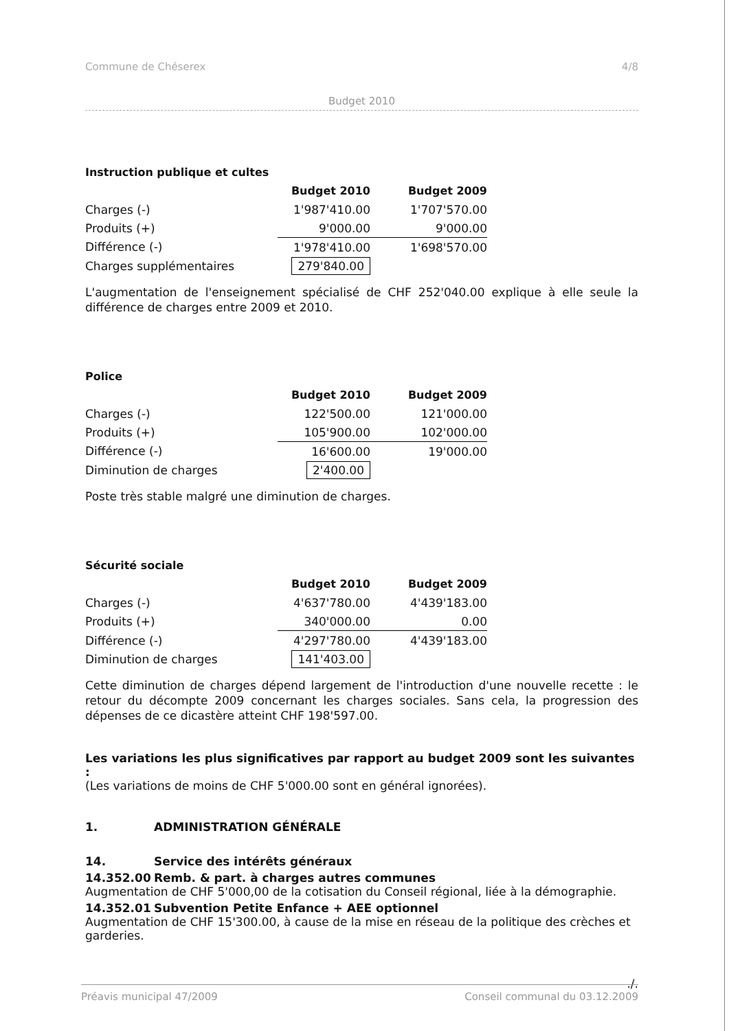Commune de Chéserex 4/8
Budget 2010
Instruction publique et cultes
| | Budget 2010 | Budget 2009 |
| --- | --- | --- |
| Charges (-) | 1'987'410.00 | 1'707'570.00 |
| Produits (+) | 9'000.00 | 9'000.00 |
| Différence (-) | 1'978'410.00 | 1'698'570.00 |
| Charges supplémentaires | 279'840.00 | |
L'augmentation de l'enseignement spécialisé de CHF 252'040.00 explique à elle seule la différence de charges entre 2009 et 2010.
Police
| | Budget 2010 | Budget 2009 |
| --- | --- | --- |
| Charges (-) | 122'500.00 | 121'000.00 |
| Produits (+) | 105'900.00 | 102'000.00 |
| Différence (-) | 16'600.00 | 19'000.00 |
| Diminution de charges | 2'400.00 | |
Poste très stable malgré une diminution de charges.
Sécurité sociale
| | Budget 2010 | Budget 2009 |
| --- | --- | --- |
| Charges (-) | 4'637'780.00 | 4'439'183.00 |
| Produits (+) | 340'000.00 | 0.00 |
| Différence (-) | 4'297'780.00 | 4'439'183.00 |
| Diminution de charges | 141'403.00 | |
Cette diminution de charges dépend largement de l'introduction d'une nouvelle recette : le retour du décompte 2009 concernant les charges sociales. Sans cela, la progression des dépenses de ce dicastère atteint CHF 198'597.00.
Les variations les plus significatives par rapport au budget 2009 sont les suivantes :
(Les variations de moins de CHF 5'000.00 sont en général ignorées).
1. ADMINISTRATION GÉNÉRALE
14. Service des intérêts généraux
14.352.00 Remb. & part. à charges autres communes
Augmentation de CHF 5'000,00 de la cotisation du Conseil régional, liée à la démographie.
14.352.01 Subvention Petite Enfance + AEE optionnel
Augmentation de CHF 15'300.00, à cause de la mise en réseau de la politique des crèches et garderies.
./.
Préavis municipal 47/2009 Conseil communal du 03.12.2009